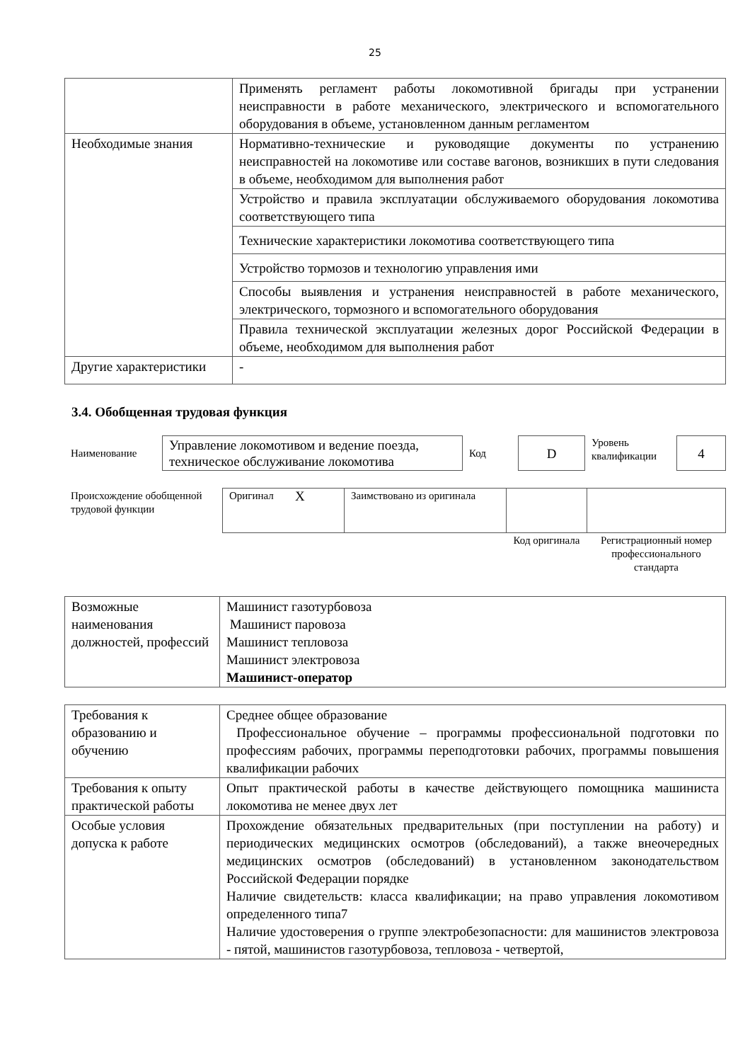25
| | Применять регламент работы локомотивной бригады при устранении неисправности в работе механического, электрического и вспомогательного оборудования в объеме, установленном данным регламентом |
| Необходимые знания | Нормативно-технические и руководящие документы по устранению неисправностей на локомотиве или составе вагонов, возникших в пути следования в объеме, необходимом для выполнения работ |
| | Устройство и правила эксплуатации обслуживаемого оборудования локомотива соответствующего типа |
| | Технические характеристики локомотива соответствующего типа |
| | Устройство тормозов и технологию управления ими |
| | Способы выявления и устранения неисправностей в работе механического, электрического, тормозного и вспомогательного оборудования |
| | Правила технической эксплуатации железных дорог Российской Федерации в объеме, необходимом для выполнения работ |
| Другие характеристики | - |
3.4. Обобщенная трудовая функция
| Наименование | Управление локомотивом и ведение поезда, техническое обслуживание локомотива | Код | D | Уровень квалификации | 4 |
| Происхождение обобщенной трудовой функции | Оригинал | X | Заимствовано из оригинала | | |
| | | | | Код оригинала | Регистрационный номер профессионального стандарта |
| Возможные наименования должностей, профессий | Машинист газотурбовоза Машинист паровоза Машинист тепловоза Машинист электровоза Машинист-оператор |
| Требования к образованию и обучению | Среднее общее образование Профессиональное обучение – программы профессиональной подготовки по профессиям рабочих, программы переподготовки рабочих, программы повышения квалификации рабочих |
| Требования к опыту практической работы | Опыт практической работы в качестве действующего помощника машиниста локомотива не менее двух лет |
| Особые условия допуска к работе | Прохождение обязательных предварительных (при поступлении на работу) и периодических медицинских осмотров (обследований), а также внеочередных медицинских осмотров (обследований) в установленном законодательством Российской Федерации порядке Наличие свидетельств: класса квалификации; на право управления локомотивом определенного типа7 Наличие удостоверения о группе электробезопасности: для машинистов электровоза - пятой, машинистов газотурбовоза, тепловоза - четвертой, |